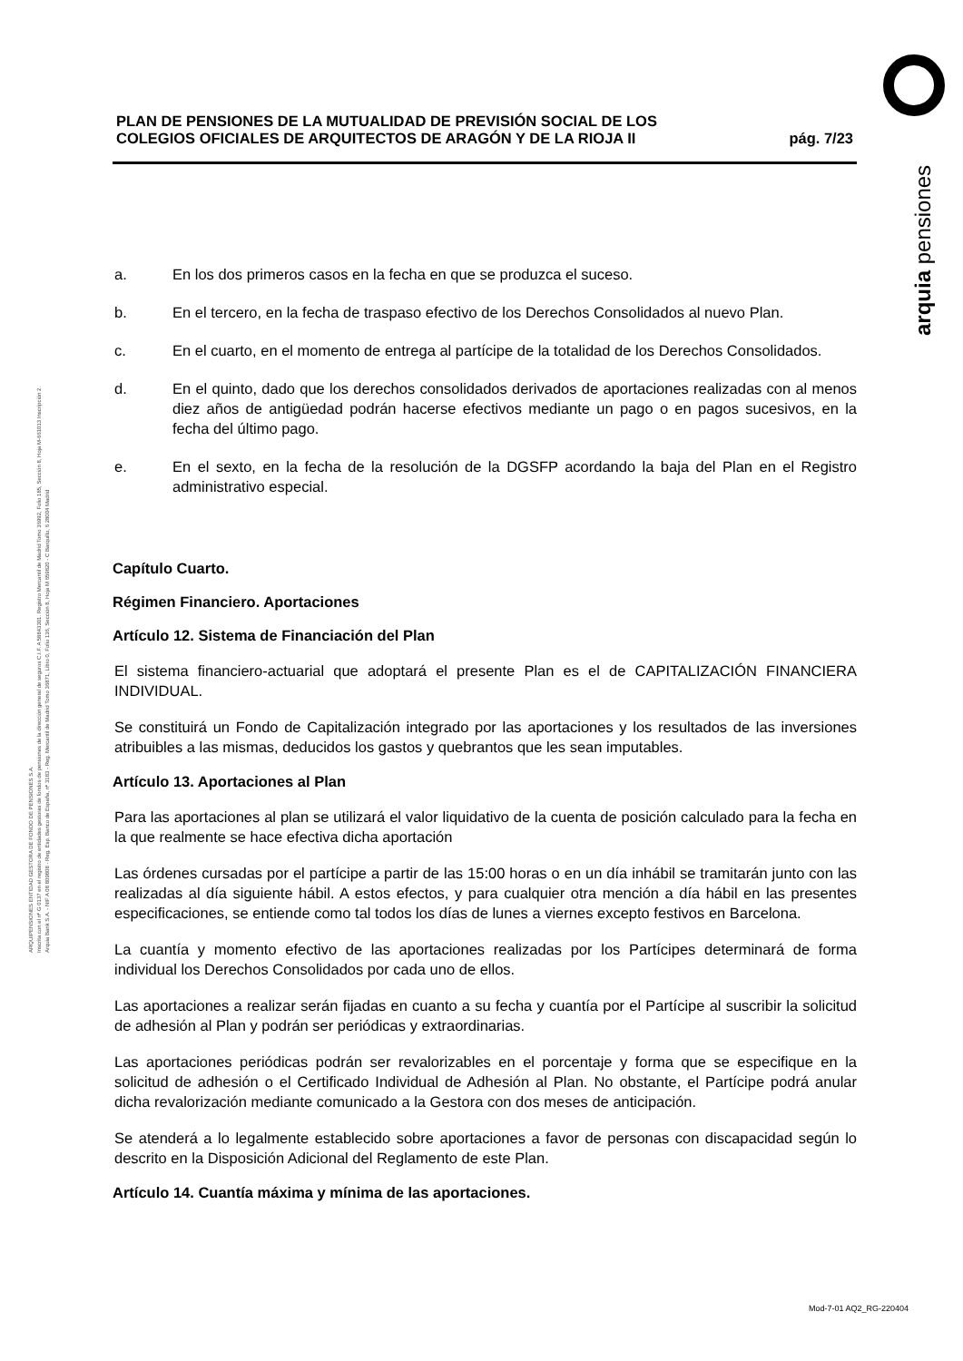arquia pensiones
ARQUIPENSIONES ENTIDAD GESTORA DE FONDO DE PENSIONES S.A.
Inscrita con el nº G 0137 en el registro de entidades gestoras de fondos de pensiones de la dirección general de seguros C.I.F. A 58843301. Registro Mercantil de Madrid Tomo 36992, Folio 185, Sección 8, Hoja M-661013 Inscripción 2.
Arquia Bank S.A. - NIF A 08 809808 - Reg. Esp. Banco de España, nº 3183 - Reg. Mercantil de Madrid Tomo 36871, Libro 0, Folio 136, Sección 8, Hoja M 659820 - C Barquillo, 6 28004 Madrid
PLAN DE PENSIONES DE LA MUTUALIDAD DE PREVISIÓN SOCIAL DE LOS
COLEGIOS OFICIALES DE ARQUITECTOS DE ARAGÓN Y DE LA RIOJA II
pág. 7/23
a. En los dos primeros casos en la fecha en que se produzca el suceso.
b. En el tercero, en la fecha de traspaso efectivo de los Derechos Consolidados al nuevo Plan.
c. En el cuarto, en el momento de entrega al partícipe de la totalidad de los Derechos Consolidados.
d. En el quinto, dado que los derechos consolidados derivados de aportaciones realizadas con al menos diez años de antigüedad podrán hacerse efectivos mediante un pago o en pagos sucesivos, en la fecha del último pago.
e. En el sexto, en la fecha de la resolución de la DGSFP acordando la baja del Plan en el Registro administrativo especial.
Capítulo Cuarto.
Régimen Financiero. Aportaciones
Artículo 12. Sistema de Financiación del Plan
El sistema financiero-actuarial que adoptará el presente Plan es el de CAPITALIZACIÓN FINANCIERA INDIVIDUAL.
Se constituirá un Fondo de Capitalización integrado por las aportaciones y los resultados de las inversiones atribuibles a las mismas, deducidos los gastos y quebrantos que les sean imputables.
Artículo 13. Aportaciones al Plan
Para las aportaciones al plan se utilizará el valor liquidativo de la cuenta de posición calculado para la fecha en la que realmente se hace efectiva dicha aportación
Las órdenes cursadas por el partícipe a partir de las 15:00 horas o en un día inhábil se tramitarán junto con las realizadas al día siguiente hábil. A estos efectos, y para cualquier otra mención a día hábil en las presentes especificaciones, se entiende como tal todos los días de lunes a viernes excepto festivos en Barcelona.
La cuantía y momento efectivo de las aportaciones realizadas por los Partícipes determinará de forma individual los Derechos Consolidados por cada uno de ellos.
Las aportaciones a realizar serán fijadas en cuanto a su fecha y cuantía por el Partícipe al suscribir la solicitud de adhesión al Plan y podrán ser periódicas y extraordinarias.
Las aportaciones periódicas podrán ser revalorizables en el porcentaje y forma que se especifique en la solicitud de adhesión o el Certificado Individual de Adhesión al Plan. No obstante, el Partícipe podrá anular dicha revalorización mediante comunicado a la Gestora con dos meses de anticipación.
Se atenderá a lo legalmente establecido sobre aportaciones a favor de personas con discapacidad según lo descrito en la Disposición Adicional del Reglamento de este Plan.
Artículo 14. Cuantía máxima y mínima de las aportaciones.
Mod-7-01 AQ2_RG-220404